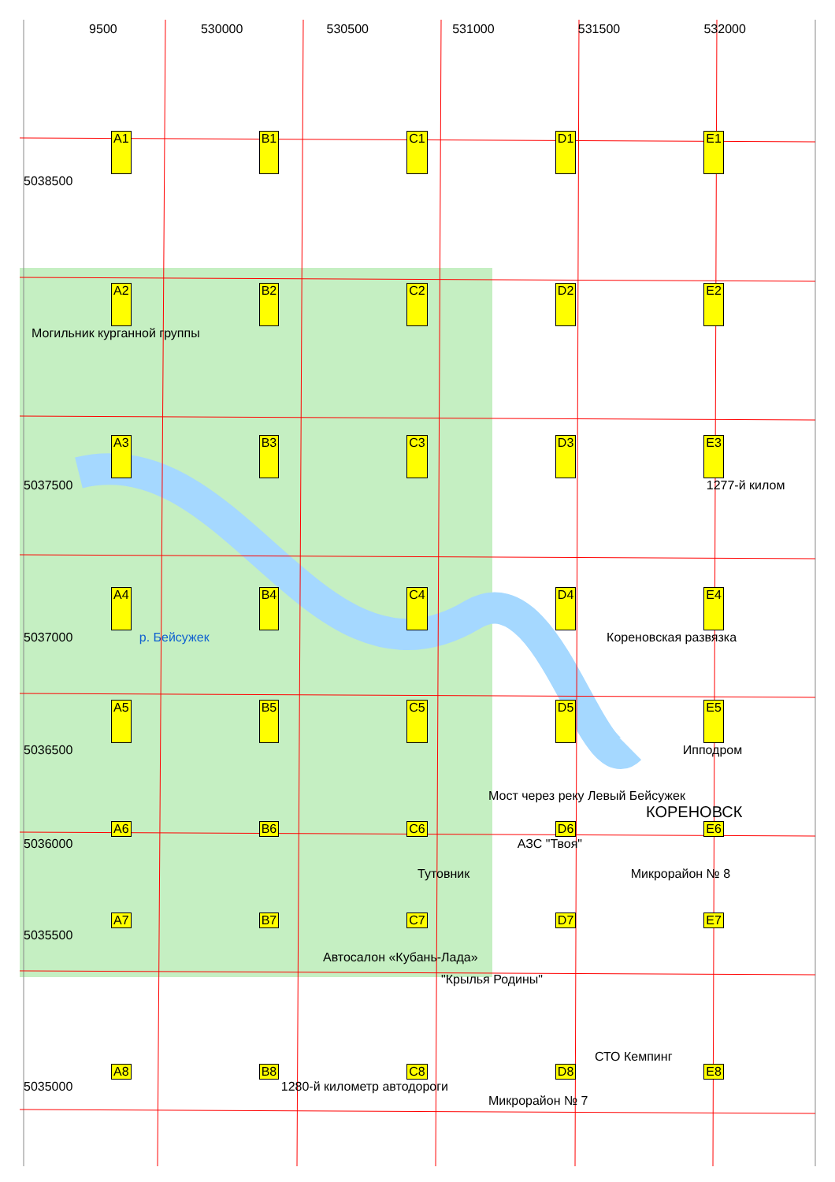9500 530000 530500 531000 531500 532000
A1 B1 C1 D1 E1
5038500
A2 B2 C2 D2 E2
Могильник курганной группы
A3 B3 C3 D3 E3
5037500 1277-й килом
A4 B4 C4 D4 E4
5037000 р. Бейсужек Кореновская развязка
A5 B5 C5 D5 E5
5036500 Ипподром
Мост через реку Левый Бейсужек
КОРЕНОВСК
A6 B6 C6 D6 E6
5036000 АЗС "Твоя"
Тутовник Микрорайон № 8
A7 B7 C7 D7 E7
5035500
Автосалон «Кубань-Лада»
"Крылья Родины"
СТО Кемпинг
A8 B8 C8 D8 E8
5035000 1280-й километр автодороги
Микрорайон № 7